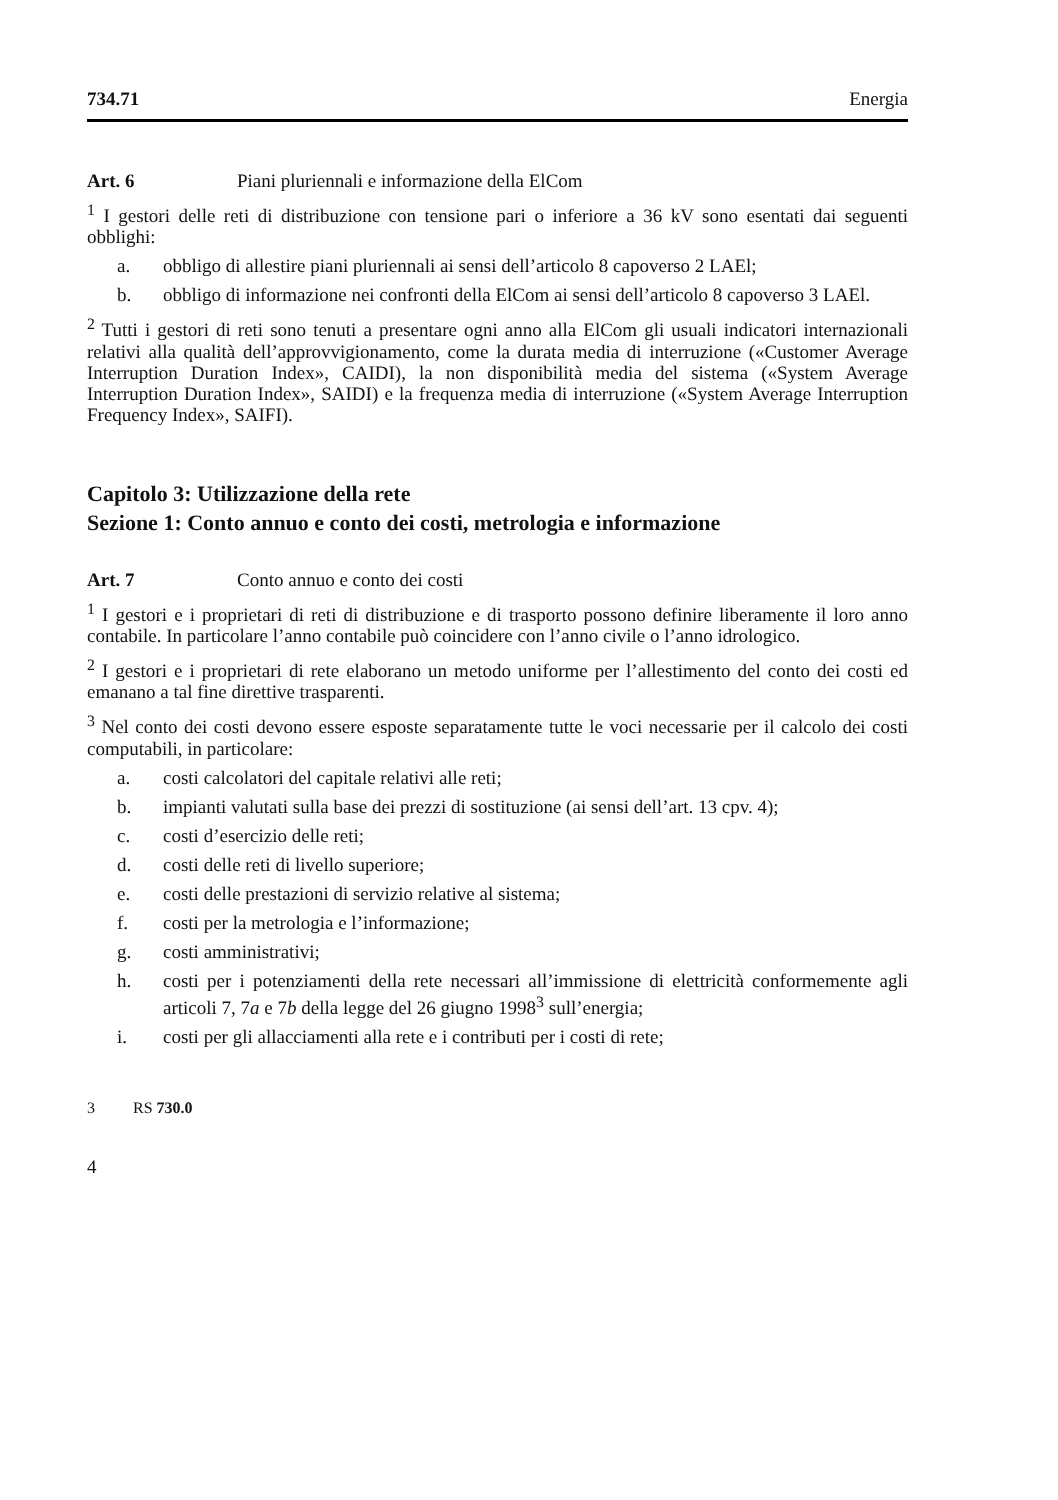734.71 Energia
Art. 6 Piani pluriennali e informazione della ElCom
<sup>1</sup> I gestori delle reti di distribuzione con tensione pari o inferiore a 36 kV sono esentati dai seguenti obblighi:
a. obbligo di allestire piani pluriennali ai sensi dell’articolo 8 capoverso 2 LAEl;
b. obbligo di informazione nei confronti della ElCom ai sensi dell’articolo 8 capoverso 3 LAEl.
<sup>2</sup> Tutti i gestori di reti sono tenuti a presentare ogni anno alla ElCom gli usuali indicatori internazionali relativi alla qualità dell’approvvigionamento, come la durata media di interruzione («Customer Average Interruption Duration Index», CAIDI), la non disponibilità media del sistema («System Average Interruption Duration Index», SAIDI) e la frequenza media di interruzione («System Average Interruption Frequency Index», SAIFI).
Capitolo 3: Utilizzazione della rete
Sezione 1: Conto annuo e conto dei costi, metrologia e informazione
Art. 7 Conto annuo e conto dei costi
<sup>1</sup> I gestori e i proprietari di reti di distribuzione e di trasporto possono definire liberamente il loro anno contabile. In particolare l’anno contabile può coincidere con l’anno civile o l’anno idrologico.
<sup>2</sup> I gestori e i proprietari di rete elaborano un metodo uniforme per l’allestimento del conto dei costi ed emanano a tal fine direttive trasparenti.
<sup>3</sup> Nel conto dei costi devono essere esposte separatamente tutte le voci necessarie per il calcolo dei costi computabili, in particolare:
a. costi calcolatori del capitale relativi alle reti;
b. impianti valutati sulla base dei prezzi di sostituzione (ai sensi dell’art. 13 cpv. 4);
c. costi d’esercizio delle reti;
d. costi delle reti di livello superiore;
e. costi delle prestazioni di servizio relative al sistema;
f. costi per la metrologia e l’informazione;
g. costi amministrativi;
h. costi per i potenziamenti della rete necessari all’immissione di elettricità conformemente agli articoli 7, 7a e 7b della legge del 26 giugno 1998<sup>3</sup> sull’energia;
i. costi per gli allacciamenti alla rete e i contributi per i costi di rete;
3 RS 730.0
4